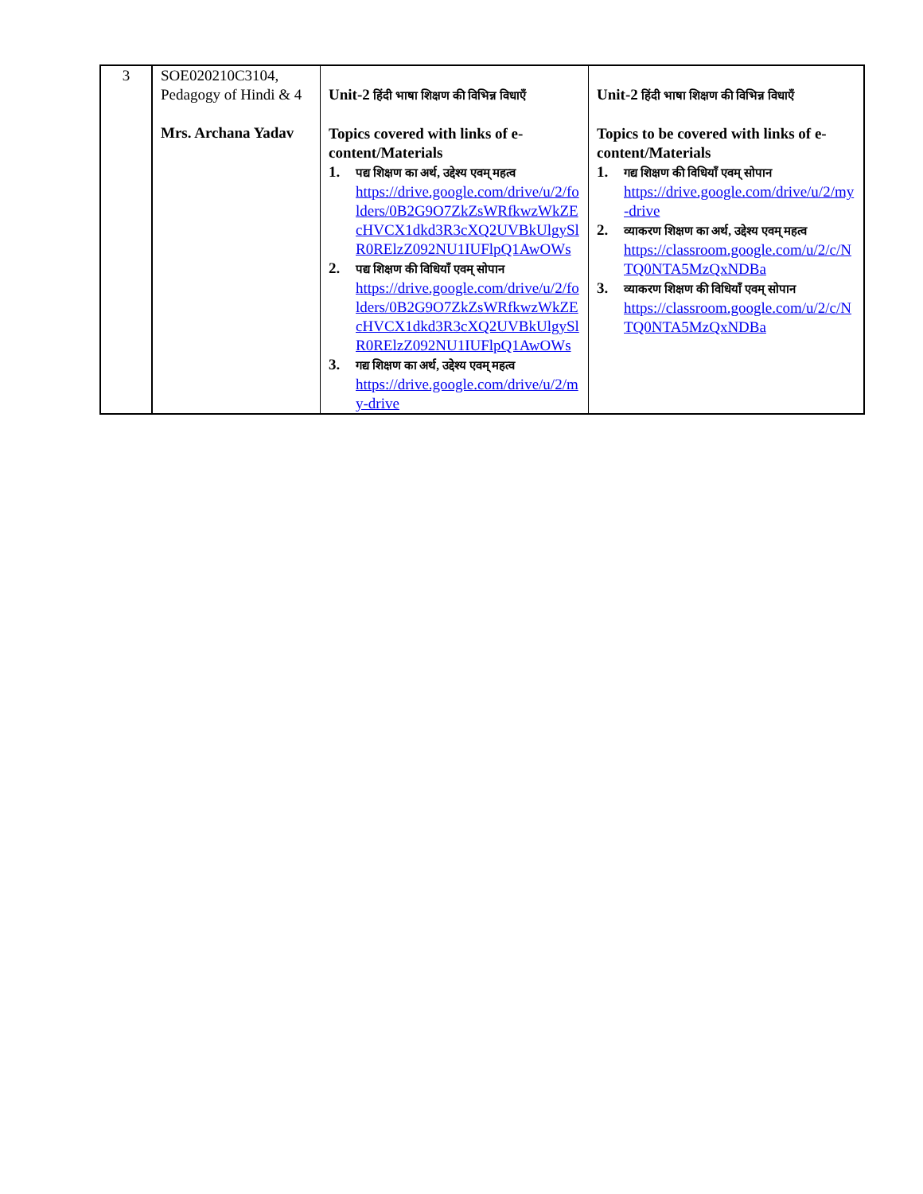| 3 | SOE020210C3104, Pedagogy of Hindi & 4 Mrs. Archana Yadav | Unit-2 हिंदी भाषा शिक्षण की विभिन्न विधाएँ Topics covered with links of e-content/Materials 1. पद्य शिक्षण का अर्थ, उद्देश्य एवम् महत्व https://drive.google.com/drive/u/2/folders/0B2G9O7ZkZsWRfkwzWkZEcHVCX1dkd3R3cXQ2UVBkUlgySlR0RElzZ092NU1IUFlpQ1AwOWs 2. पद्य शिक्षण की विधियाँ एवम् सोपान https://drive.google.com/drive/u/2/folders/0B2G9O7ZkZsWRfkwzWkZEcHVCX1dkd3R3cXQ2UVBkUlgySlR0RElzZ092NU1IUFlpQ1AwOWs 3. गद्य शिक्षण का अर्थ, उद्देश्य एवम् महत्व https://drive.google.com/drive/u/2/my-drive | Unit-2 हिंदी भाषा शिक्षण की विभिन्न विधाएँ Topics to be covered with links of e-content/Materials 1. गद्य शिक्षण की विधियाँ एवम् सोपान https://drive.google.com/drive/u/2/my-drive 2. व्याकरण शिक्षण का अर्थ, उद्देश्य एवम् महत्व https://classroom.google.com/u/2/c/NTQ0NTA5MzQxNDBa 3. व्याकरण शिक्षण की विधियाँ एवम् सोपान https://classroom.google.com/u/2/c/NTQ0NTA5MzQxNDBa |